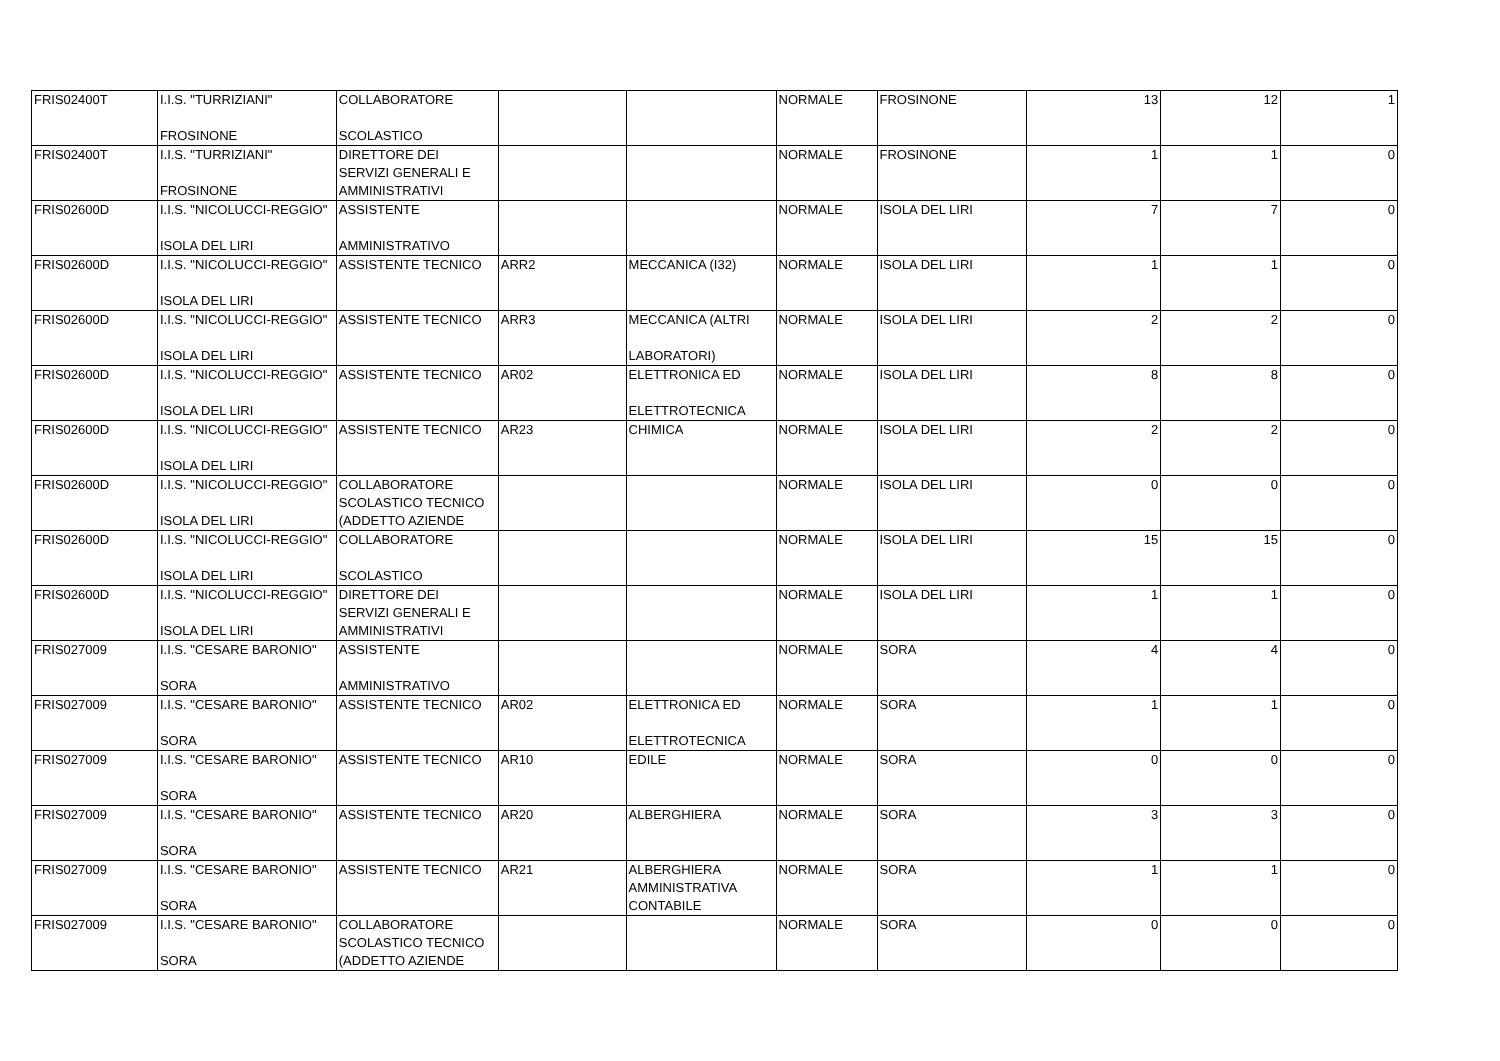| FRIS02400T | I.I.S. "TURRIZIANI" FROSINONE | COLLABORATORE SCOLASTICO | | | NORMALE | FROSINONE | 13 | 12 | 1 |
| FRIS02400T | I.I.S. "TURRIZIANI" FROSINONE | DIRETTORE DEI SERVIZI GENERALI E AMMINISTRATIVI | | | NORMALE | FROSINONE | 1 | 1 | 0 |
| FRIS02600D | I.I.S. "NICOLUCCI-REGGIO" ISOLA DEL LIRI | ASSISTENTE AMMINISTRATIVO | | | NORMALE | ISOLA DEL LIRI | 7 | 7 | 0 |
| FRIS02600D | I.I.S. "NICOLUCCI-REGGIO" ISOLA DEL LIRI | ASSISTENTE TECNICO | ARR2 | MECCANICA (I32) | NORMALE | ISOLA DEL LIRI | 1 | 1 | 0 |
| FRIS02600D | I.I.S. "NICOLUCCI-REGGIO" ISOLA DEL LIRI | ASSISTENTE TECNICO | ARR3 | MECCANICA (ALTRI LABORATORI) | NORMALE | ISOLA DEL LIRI | 2 | 2 | 0 |
| FRIS02600D | I.I.S. "NICOLUCCI-REGGIO" ISOLA DEL LIRI | ASSISTENTE TECNICO | AR02 | ELETTRONICA ED ELETTROTECNICA | NORMALE | ISOLA DEL LIRI | 8 | 8 | 0 |
| FRIS02600D | I.I.S. "NICOLUCCI-REGGIO" ISOLA DEL LIRI | ASSISTENTE TECNICO | AR23 | CHIMICA | NORMALE | ISOLA DEL LIRI | 2 | 2 | 0 |
| FRIS02600D | I.I.S. "NICOLUCCI-REGGIO" ISOLA DEL LIRI | COLLABORATORE SCOLASTICO TECNICO (ADDETTO AZIENDE | | | NORMALE | ISOLA DEL LIRI | 0 | 0 | 0 |
| FRIS02600D | I.I.S. "NICOLUCCI-REGGIO" ISOLA DEL LIRI | COLLABORATORE SCOLASTICO | | | NORMALE | ISOLA DEL LIRI | 15 | 15 | 0 |
| FRIS02600D | I.I.S. "NICOLUCCI-REGGIO" ISOLA DEL LIRI | DIRETTORE DEI SERVIZI GENERALI E AMMINISTRATIVI | | | NORMALE | ISOLA DEL LIRI | 1 | 1 | 0 |
| FRIS027009 | I.I.S. "CESARE BARONIO" SORA | ASSISTENTE AMMINISTRATIVO | | | NORMALE | SORA | 4 | 4 | 0 |
| FRIS027009 | I.I.S. "CESARE BARONIO" SORA | ASSISTENTE TECNICO | AR02 | ELETTRONICA ED ELETTROTECNICA | NORMALE | SORA | 1 | 1 | 0 |
| FRIS027009 | I.I.S. "CESARE BARONIO" SORA | ASSISTENTE TECNICO | AR10 | EDILE | NORMALE | SORA | 0 | 0 | 0 |
| FRIS027009 | I.I.S. "CESARE BARONIO" SORA | ASSISTENTE TECNICO | AR20 | ALBERGHIERA | NORMALE | SORA | 3 | 3 | 0 |
| FRIS027009 | I.I.S. "CESARE BARONIO" SORA | ASSISTENTE TECNICO | AR21 | ALBERGHIERA AMMINISTRATIVA CONTABILE | NORMALE | SORA | 1 | 1 | 0 |
| FRIS027009 | I.I.S. "CESARE BARONIO" SORA | COLLABORATORE SCOLASTICO TECNICO (ADDETTO AZIENDE | | | NORMALE | SORA | 0 | 0 | 0 |